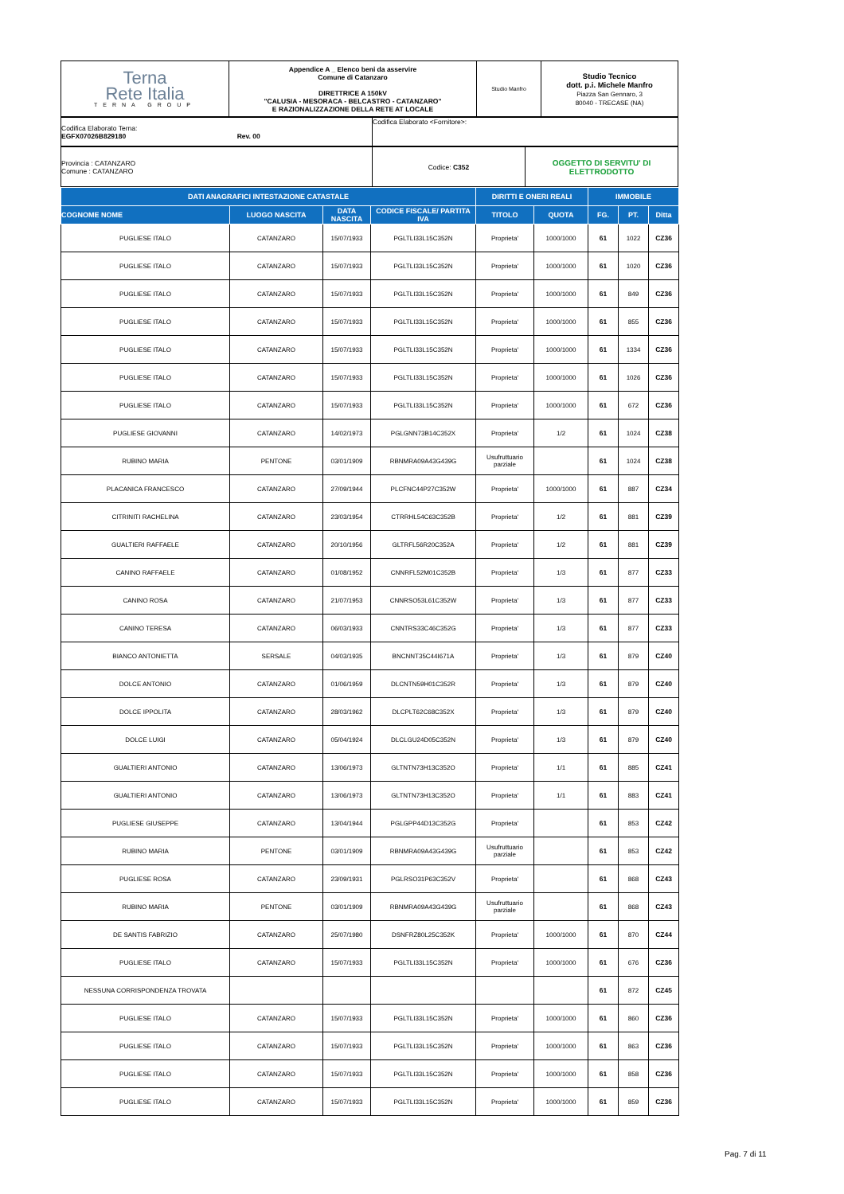| Terna Rete Italia TERNA GROUP | Appendice A _ Elenco beni da asservire Comune di Catanzaro DIRETTRICE A 150kV "CALUSIA - MESORACA - BELCASTRO - CATANZARO" E RAZIONALIZZAZIONE DELLA RETE AT LOCALE | Studio Manfro | Studio Tecnico dott. p.i. Michele Manfro Piazza San Gennaro, 3 80040 - TRECASE (NA) |
| Codifica Elaborato Terna: EGFX07026B829180 Rev. 00 | Codifica Elaborato <Fornitore>: |
| Provincia : CATANZARO Comune : CATANZARO | Codice: C352 | OGGETTO DI SERVITU' DI ELETTRODOTTO |
| DATI ANAGRAFICI INTESTAZIONE CATASTALE | | | | DIRITTI E ONERI REALI | | IMMOBILE | | |
| --- | --- | --- | --- | --- | --- | --- | --- | --- |
| COGNOME NOME | LUOGO NASCITA | DATA NASCITA | CODICE FISCALE/ PARTITA IVA | TITOLO | QUOTA | FG. | PT. | Ditta |
| PUGLIESE ITALO | CATANZARO | 15/07/1933 | PGLTLI33L15C352N | Proprieta' | 1000/1000 | 61 | 1022 | CZ36 |
| PUGLIESE ITALO | CATANZARO | 15/07/1933 | PGLTLI33L15C352N | Proprieta' | 1000/1000 | 61 | 1020 | CZ36 |
| PUGLIESE ITALO | CATANZARO | 15/07/1933 | PGLTLI33L15C352N | Proprieta' | 1000/1000 | 61 | 849 | CZ36 |
| PUGLIESE ITALO | CATANZARO | 15/07/1933 | PGLTLI33L15C352N | Proprieta' | 1000/1000 | 61 | 855 | CZ36 |
| PUGLIESE ITALO | CATANZARO | 15/07/1933 | PGLTLI33L15C352N | Proprieta' | 1000/1000 | 61 | 1334 | CZ36 |
| PUGLIESE ITALO | CATANZARO | 15/07/1933 | PGLTLI33L15C352N | Proprieta' | 1000/1000 | 61 | 1026 | CZ36 |
| PUGLIESE ITALO | CATANZARO | 15/07/1933 | PGLTLI33L15C352N | Proprieta' | 1000/1000 | 61 | 672 | CZ36 |
| PUGLIESE GIOVANNI | CATANZARO | 14/02/1973 | PGLGNN73B14C352X | Proprieta' | 1/2 | 61 | 1024 | CZ38 |
| RUBINO MARIA | PENTONE | 03/01/1909 | RBNMRA09A43G439G | Usufruttuario parziale | | 61 | 1024 | CZ38 |
| PLACANICA FRANCESCO | CATANZARO | 27/09/1944 | PLCFNC44P27C352W | Proprieta' | 1000/1000 | 61 | 887 | CZ34 |
| CITRINITI RACHELINA | CATANZARO | 23/03/1954 | CTRRHL54C63C352B | Proprieta' | 1/2 | 61 | 881 | CZ39 |
| GUALTIERI RAFFAELE | CATANZARO | 20/10/1956 | GLTRFL56R20C352A | Proprieta' | 1/2 | 61 | 881 | CZ39 |
| CANINO RAFFAELE | CATANZARO | 01/08/1952 | CNNRFL52M01C352B | Proprieta' | 1/3 | 61 | 877 | CZ33 |
| CANINO ROSA | CATANZARO | 21/07/1953 | CNNRSO53L61C352W | Proprieta' | 1/3 | 61 | 877 | CZ33 |
| CANINO TERESA | CATANZARO | 06/03/1933 | CNNTRS33C46C352G | Proprieta' | 1/3 | 61 | 877 | CZ33 |
| BIANCO ANTONIETTA | SERSALE | 04/03/1935 | BNCNNT35C44I671A | Proprieta' | 1/3 | 61 | 879 | CZ40 |
| DOLCE ANTONIO | CATANZARO | 01/06/1959 | DLCNTN59H01C352R | Proprieta' | 1/3 | 61 | 879 | CZ40 |
| DOLCE IPPOLITA | CATANZARO | 28/03/1962 | DLCPLT62C68C352X | Proprieta' | 1/3 | 61 | 879 | CZ40 |
| DOLCE LUIGI | CATANZARO | 05/04/1924 | DLCLGU24D05C352N | Proprieta' | 1/3 | 61 | 879 | CZ40 |
| GUALTIERI ANTONIO | CATANZARO | 13/06/1973 | GLTNTN73H13C352O | Proprieta' | 1/1 | 61 | 885 | CZ41 |
| GUALTIERI ANTONIO | CATANZARO | 13/06/1973 | GLTNTN73H13C352O | Proprieta' | 1/1 | 61 | 883 | CZ41 |
| PUGLIESE GIUSEPPE | CATANZARO | 13/04/1944 | PGLGPP44D13C352G | Proprieta' | | 61 | 853 | CZ42 |
| RUBINO MARIA | PENTONE | 03/01/1909 | RBNMRA09A43G439G | Usufruttuario parziale | | 61 | 853 | CZ42 |
| PUGLIESE ROSA | CATANZARO | 23/09/1931 | PGLRSO31P63C352V | Proprieta' | | 61 | 868 | CZ43 |
| RUBINO MARIA | PENTONE | 03/01/1909 | RBNMRA09A43G439G | Usufruttuario parziale | | 61 | 868 | CZ43 |
| DE SANTIS FABRIZIO | CATANZARO | 25/07/1980 | DSNFRZ80L25C352K | Proprieta' | 1000/1000 | 61 | 870 | CZ44 |
| PUGLIESE ITALO | CATANZARO | 15/07/1933 | PGLTLI33L15C352N | Proprieta' | 1000/1000 | 61 | 676 | CZ36 |
| NESSUNA CORRISPONDENZA TROVATA | | | | | | 61 | 872 | CZ45 |
| PUGLIESE ITALO | CATANZARO | 15/07/1933 | PGLTLI33L15C352N | Proprieta' | 1000/1000 | 61 | 860 | CZ36 |
| PUGLIESE ITALO | CATANZARO | 15/07/1933 | PGLTLI33L15C352N | Proprieta' | 1000/1000 | 61 | 863 | CZ36 |
| PUGLIESE ITALO | CATANZARO | 15/07/1933 | PGLTLI33L15C352N | Proprieta' | 1000/1000 | 61 | 858 | CZ36 |
| PUGLIESE ITALO | CATANZARO | 15/07/1933 | PGLTLI33L15C352N | Proprieta' | 1000/1000 | 61 | 859 | CZ36 |
Pag. 7 di 11